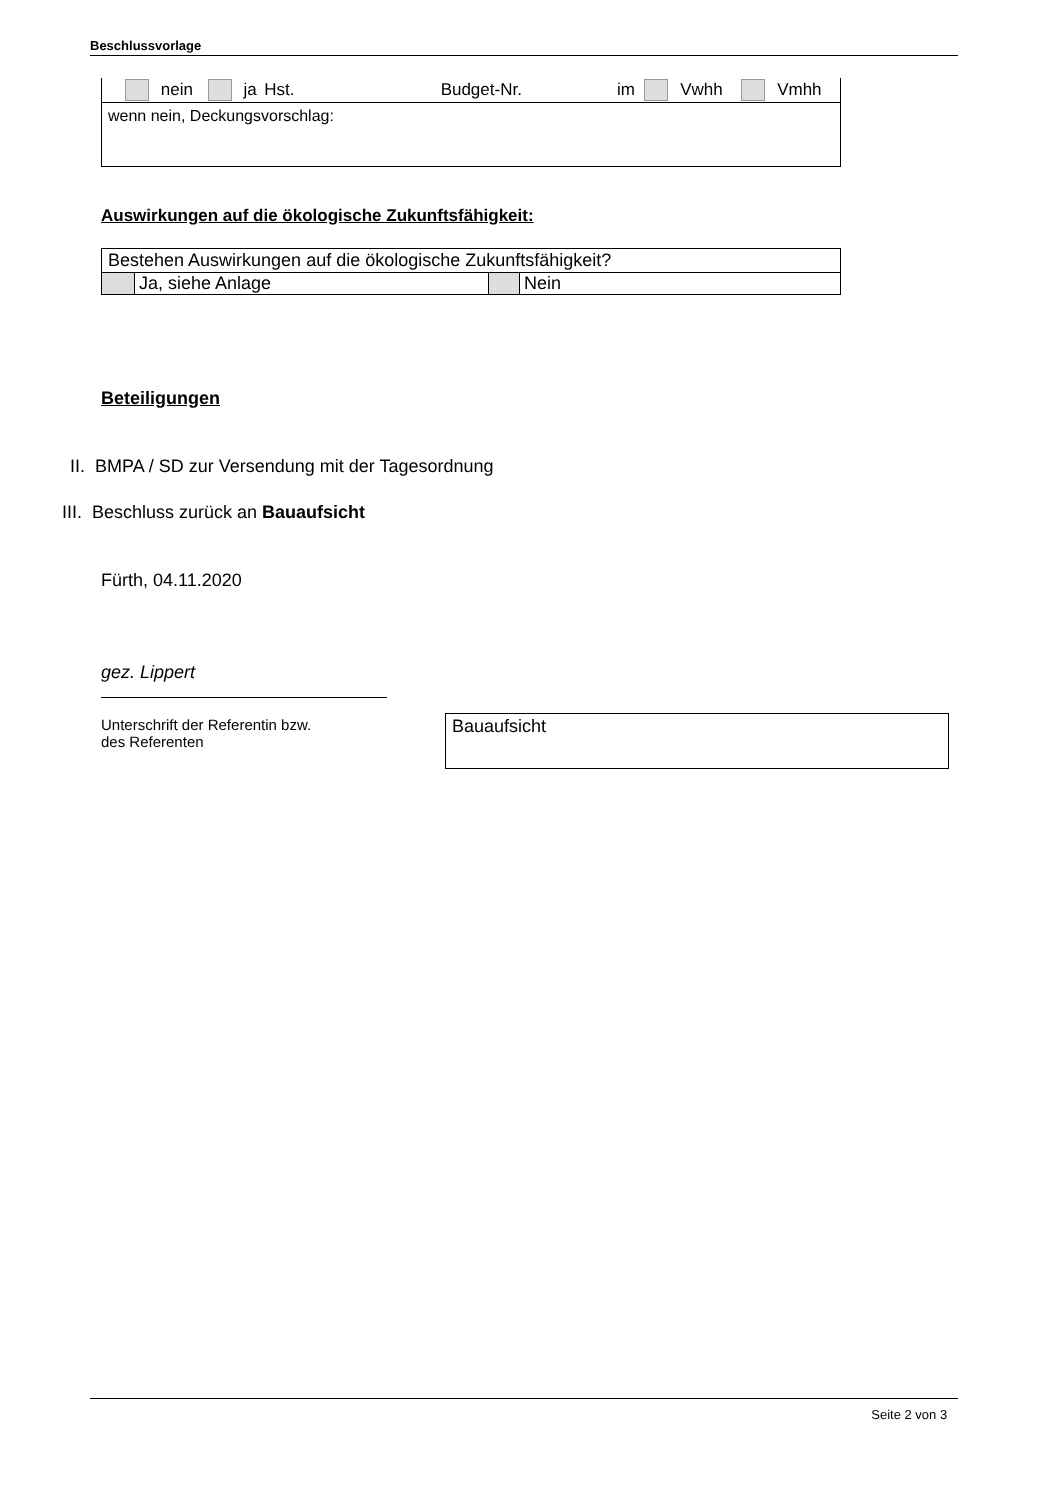Beschlussvorlage
| | | nein | | ja | Hst. | | Budget-Nr. | | im | | Vwhh | | Vmhh |
wenn nein, Deckungsvorschlag:
Auswirkungen auf die ökologische Zukunftsfähigkeit:
| Bestehen Auswirkungen auf die ökologische Zukunftsfähigkeit? | | | |
| | Ja, siehe Anlage | | Nein |
Beteiligungen
II. BMPA / SD zur Versendung mit der Tagesordnung
III. Beschluss zurück an Bauaufsicht
Fürth, 04.11.2020
gez. Lippert
Unterschrift der Referentin bzw.
des Referenten
Bauaufsicht
Seite 2 von 3